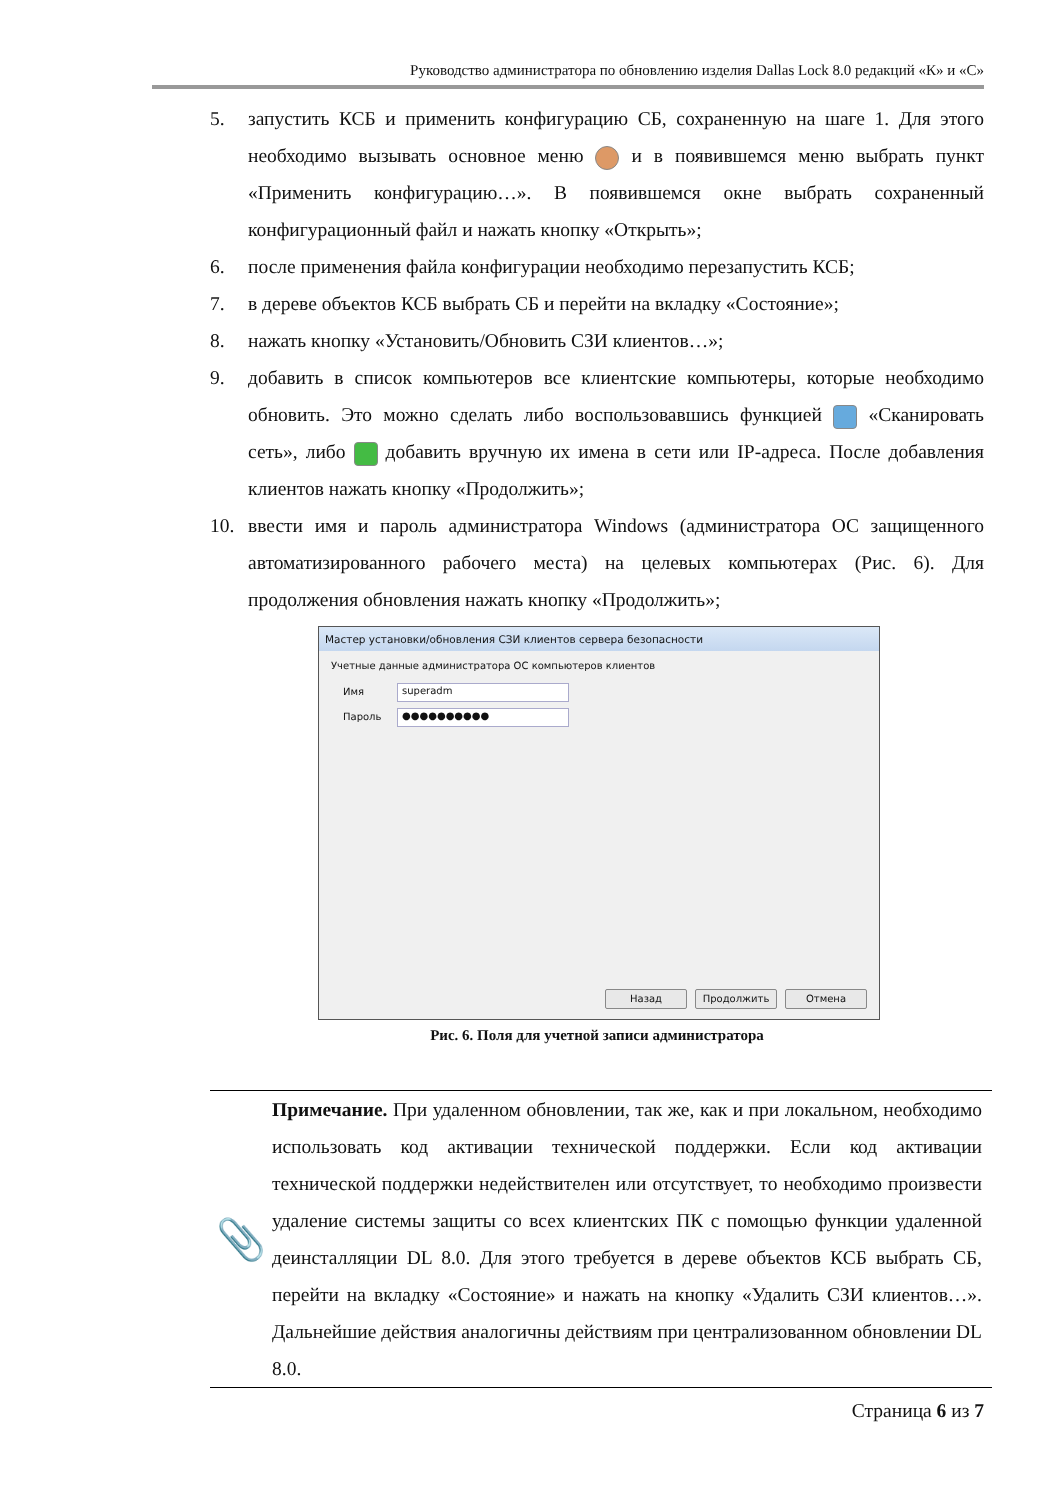Руководство администратора по обновлению изделия Dallas Lock 8.0 редакций «К» и «С»
5. запустить КСБ и применить конфигурацию СБ, сохраненную на шаге 1. Для этого необходимо вызывать основное меню и в появившемся меню выбрать пункт «Применить конфигурацию…». В появившемся окне выбрать сохраненный конфигурационный файл и нажать кнопку «Открыть»;
6. после применения файла конфигурации необходимо перезапустить КСБ;
7. в дереве объектов КСБ выбрать СБ и перейти на вкладку «Состояние»;
8. нажать кнопку «Установить/Обновить СЗИ клиентов…»;
9. добавить в список компьютеров все клиентские компьютеры, которые необходимо обновить. Это можно сделать либо воспользовавшись функцией «Сканировать сеть», либо добавить вручную их имена в сети или IP-адреса. После добавления клиентов нажать кнопку «Продолжить»;
10. ввести имя и пароль администратора Windows (администратора ОС защищенного автоматизированного рабочего места) на целевых компьютерах (Рис. 6). Для продолжения обновления нажать кнопку «Продолжить»;
Мастер установки/обновления СЗИ клиентов сервера безопасности
Учетные данные администратора ОС компьютеров клиентов
Имя superadm
Пароль ●●●●●●●●●●
Назад Продолжить Отмена
Рис. 6. Поля для учетной записи администратора
📎
Примечание. При удаленном обновлении, так же, как и при локальном, необходимо использовать код активации технической поддержки. Если код активации технической поддержки недействителен или отсутствует, то необходимо произвести удаление системы защиты со всех клиентских ПК с помощью функции удаленной деинсталляции DL 8.0. Для этого требуется в дереве объектов КСБ выбрать СБ, перейти на вкладку «Состояние» и нажать на кнопку «Удалить СЗИ клиентов…». Дальнейшие действия аналогичны действиям при централизованном обновлении DL 8.0.
Страница 6 из 7